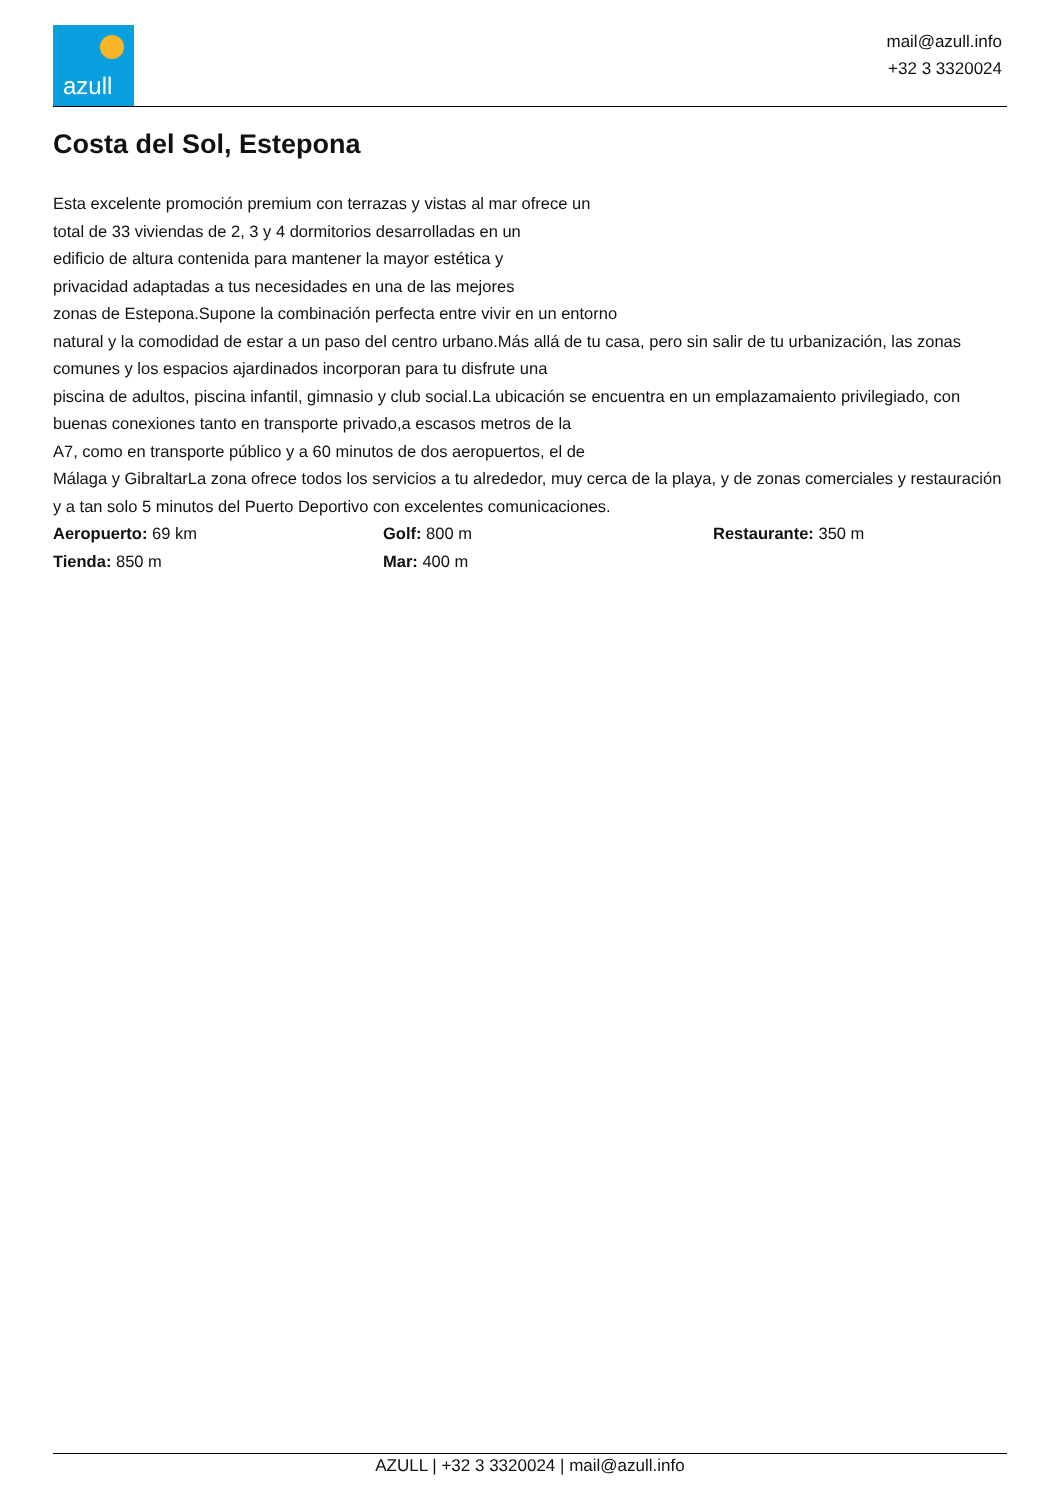azull
mail@azull.info
+32 3 3320024
Costa del Sol, Estepona
Esta excelente promoción premium con terrazas y vistas al mar ofrece un
total de 33 viviendas de 2, 3 y 4 dormitorios desarrolladas en un
edificio de altura contenida para mantener la mayor estética y
privacidad adaptadas a tus necesidades en una de las mejores
zonas de Estepona.Supone la combinación perfecta entre vivir en un entorno
natural y la comodidad de estar a un paso del centro urbano.Más allá de tu casa, pero sin salir de tu urbanización, las zonas comunes y los espacios ajardinados incorporan para tu disfrute una
piscina de adultos, piscina infantil, gimnasio y club social.La ubicación se encuentra en un emplazamaiento privilegiado, con buenas conexiones tanto en transporte privado,a escasos metros de la
A7, como en transporte público y a 60 minutos de dos aeropuertos, el de
Málaga y GibraltarLa zona ofrece todos los servicios a tu alrededor, muy cerca de la playa, y de zonas comerciales y restauración y a tan solo 5 minutos del Puerto Deportivo con excelentes comunicaciones.
Aeropuerto: 69 km
Golf: 800 m
Restaurante: 350 m
Tienda: 850 m
Mar: 400 m
AZULL | +32 3 3320024 | mail@azull.info